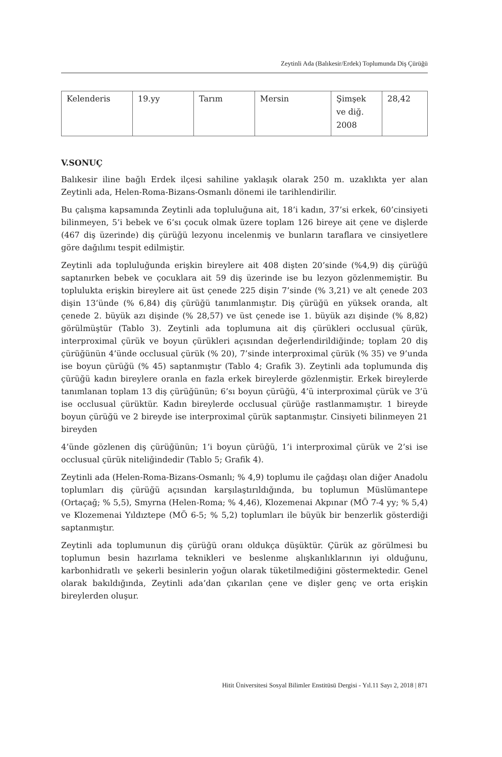Zeytinli Ada (Balıkesir/Erdek) Toplumunda Diş Çürüğü
| Kelenderis | 19.yy | Tarım | Mersin | Şimşek ve diğ. 2008 | 28,42 |
V.SONUÇ
Balıkesir iline bağlı Erdek ilçesi sahiline yaklaşık olarak 250 m. uzaklıkta yer alan Zeytinli ada, Helen-Roma-Bizans-Osmanlı dönemi ile tarihlendirilir.
Bu çalışma kapsamında Zeytinli ada topluluğuna ait, 18’i kadın, 37’si erkek, 60’cinsiyeti bilinmeyen, 5’i bebek ve 6’sı çocuk olmak üzere toplam 126 bireye ait çene ve dişlerde (467 diş üzerinde) diş çürüğü lezyonu incelenmiş ve bunların taraflara ve cinsiyetlere göre dağılımı tespit edilmiştir.
Zeytinli ada topluluğunda erişkin bireylere ait 408 dişten 20’sinde (%4,9) diş çürüğü saptanırken bebek ve çocuklara ait 59 diş üzerinde ise bu lezyon gözlenmemiştir. Bu toplulukta erişkin bireylere ait üst çenede 225 dişin 7’sinde (% 3,21) ve alt çenede 203 dişin 13’ünde (% 6,84) diş çürüğü tanımlanmıştır. Diş çürüğü en yüksek oranda, alt çenede 2. büyük azı dişinde (% 28,57) ve üst çenede ise 1. büyük azı dişinde (% 8,82) görülmüştür (Tablo 3). Zeytinli ada toplumuna ait diş çürükleri occlusual çürük, interproximal çürük ve boyun çürükleri açısından değerlendirildiğinde; toplam 20 diş çürüğünün 4’ünde occlusual çürük (% 20), 7’sinde interproximal çürük (% 35) ve 9’unda ise boyun çürüğü (% 45) saptanmıştır (Tablo 4; Grafik 3). Zeytinli ada toplumunda diş çürüğü kadın bireylere oranla en fazla erkek bireylerde gözlenmiştir. Erkek bireylerde tanımlanan toplam 13 diş çürüğünün; 6’sı boyun çürüğü, 4’ü interproximal çürük ve 3’ü ise occlusual çürüktür. Kadın bireylerde occlusual çürüğe rastlanmamıştır. 1 bireyde boyun çürüğü ve 2 bireyde ise interproximal çürük saptanmıştır. Cinsiyeti bilinmeyen 21 bireyden
4’ünde gözlenen diş çürüğünün; 1’i boyun çürüğü, 1’i interproximal çürük ve 2’si ise occlusual çürük niteliğindedir (Tablo 5; Grafik 4).
Zeytinli ada (Helen-Roma-Bizans-Osmanlı; % 4,9) toplumu ile çağdaşı olan diğer Anadolu toplumları diş çürüğü açısından karşılaştırıldığında, bu toplumun Müslümantepe (Ortaçağ; % 5,5), Smyrna (Helen-Roma; % 4,46), Klozemenai Akpınar (MÖ 7-4 yy; % 5,4) ve Klozemenai Yıldıztepe (MÖ 6-5; % 5,2) toplumları ile büyük bir benzerlik gösterdiği saptanmıştır.
Zeytinli ada toplumunun diş çürüğü oranı oldukça düşüktür. Çürük az görülmesi bu toplumun besin hazırlama teknikleri ve beslenme alışkanlıklarının iyi olduğunu, karbonhidratlı ve şekerli besinlerin yoğun olarak tüketilmediğini göstermektedir. Genel olarak bakıldığında, Zeytinli ada’dan çıkarılan çene ve dişler genç ve orta erişkin bireylerden oluşur.
Hitit Üniversitesi Sosyal Bilimler Enstitüsü Dergisi - Yıl.11 Sayı 2, 2018 | 871